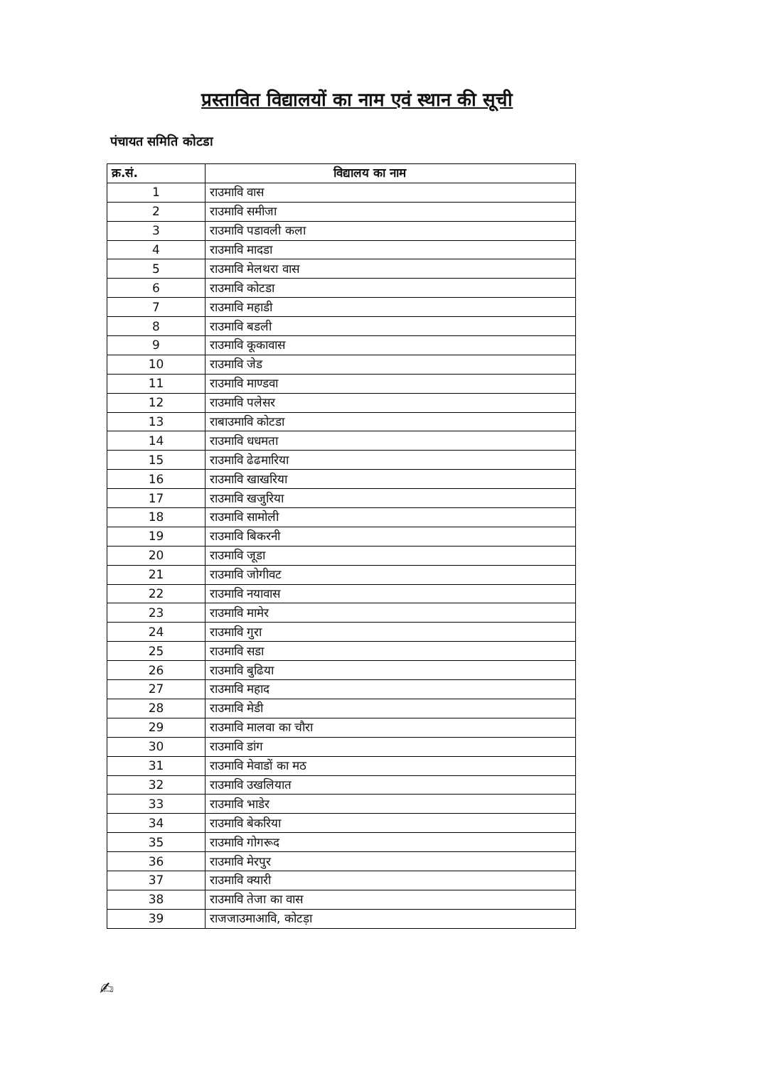प्रस्तावित विद्यालयों का नाम एवं स्थान की सूची
पंचायत समिति कोटडा
| क्र.सं. | विद्यालय का नाम |
| --- | --- |
| 1 | राउमावि वास |
| 2 | राउमावि समीजा |
| 3 | राउमावि पडावली कला |
| 4 | राउमावि मादडा |
| 5 | राउमावि मेलथरा वास |
| 6 | राउमावि कोटडा |
| 7 | राउमावि महाडी |
| 8 | राउमावि बडली |
| 9 | राउमावि कूकावास |
| 10 | राउमावि जेड |
| 11 | राउमावि माण्डवा |
| 12 | राउमावि पलेसर |
| 13 | राबाउमावि कोटडा |
| 14 | राउमावि धधमता |
| 15 | राउमावि ढेढमारिया |
| 16 | राउमावि खाखरिया |
| 17 | राउमावि खजुरिया |
| 18 | राउमावि सामोली |
| 19 | राउमावि बिकरनी |
| 20 | राउमावि जूडा |
| 21 | राउमावि जोगीवट |
| 22 | राउमावि नयावास |
| 23 | राउमावि मामेर |
| 24 | राउमावि गुरा |
| 25 | राउमावि सडा |
| 26 | राउमावि बुढिया |
| 27 | राउमावि महाद |
| 28 | राउमावि मेडी |
| 29 | राउमावि मालवा का चौरा |
| 30 | राउमावि डांग |
| 31 | राउमावि मेवाडों का मठ |
| 32 | राउमावि उखलियात |
| 33 | राउमावि भाडेर |
| 34 | राउमावि बेकरिया |
| 35 | राउमावि गोगरूद |
| 36 | राउमावि मेरपुर |
| 37 | राउमावि क्यारी |
| 38 | राउमावि तेजा का वास |
| 39 | राजजाउमाआवि, कोटड़ा |
✍